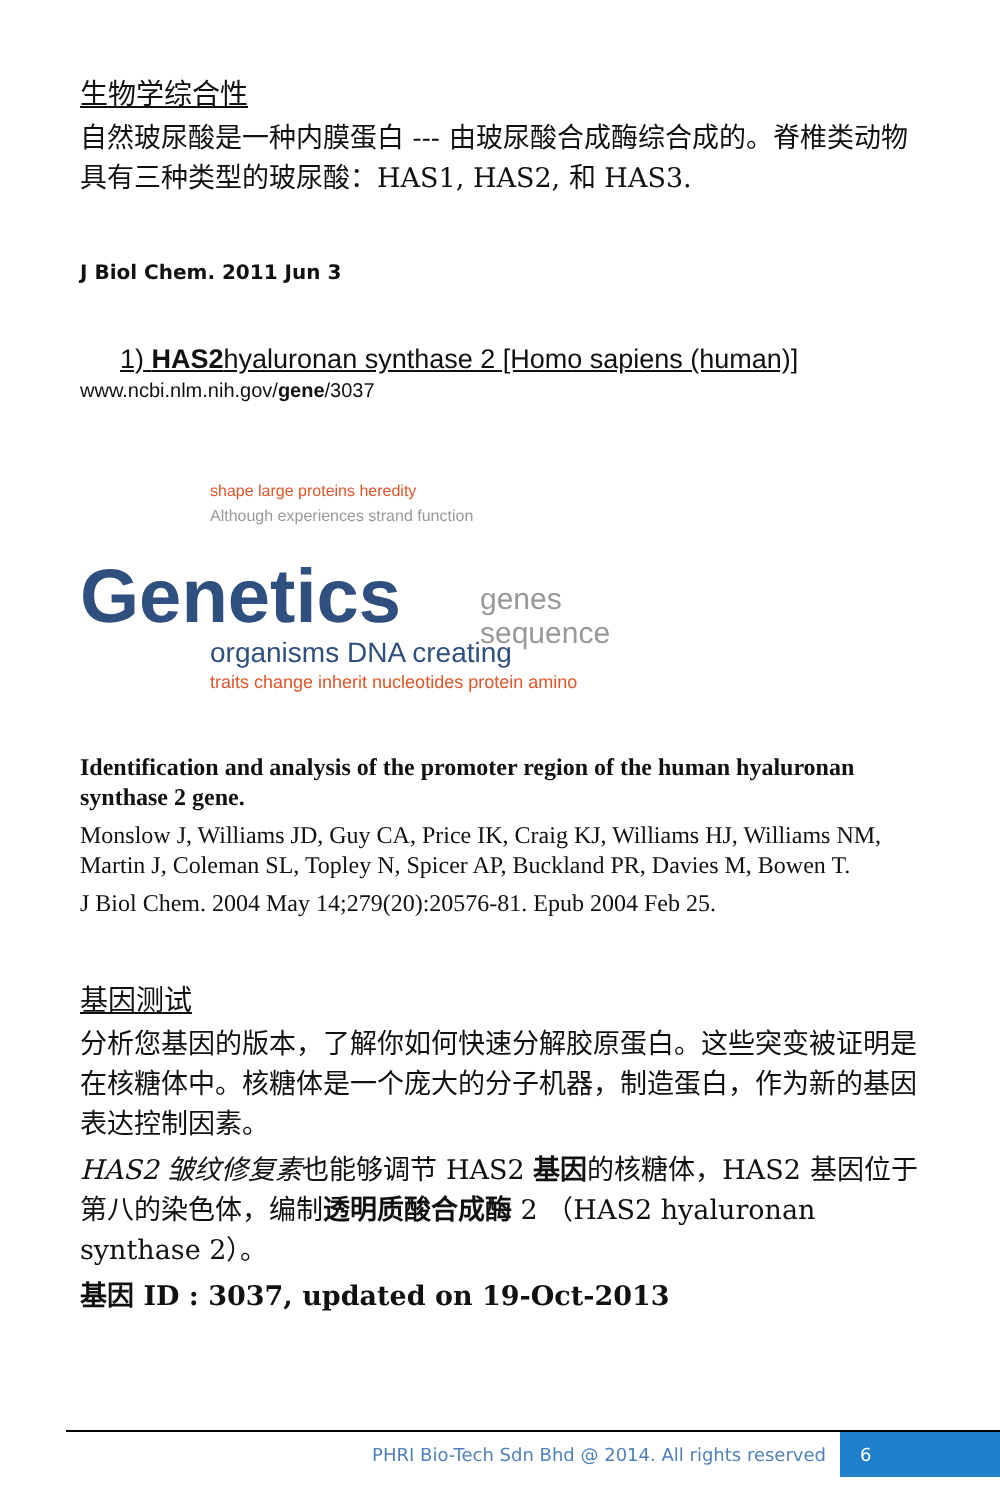生物学综合性
自然玻尿酸是一种内膜蛋白 --- 由玻尿酸合成酶综合成的。脊椎类动物具有三种类型的玻尿酸：HAS1, HAS2, 和 HAS3.
J Biol Chem. 2011 Jun 3
1) HAS2hyaluronan synthase 2 [Homo sapiens (human)]
www.ncbi.nlm.nih.gov/gene/3037
Genetics
shape large proteins heredity
Although experiences strand function
organisms DNA creating
traits change inherit nucleotides protein amino
genes sequence
Identification and analysis of the promoter region of the human hyaluronan synthase 2 gene.
Monslow J, Williams JD, Guy CA, Price IK, Craig KJ, Williams HJ, Williams NM, Martin J, Coleman SL, Topley N, Spicer AP, Buckland PR, Davies M, Bowen T.
J Biol Chem. 2004 May 14;279(20):20576-81. Epub 2004 Feb 25.
基因测试
分析您基因的版本，了解你如何快速分解胶原蛋白。这些突变被证明是在核糖体中。核糖体是一个庞大的分子机器，制造蛋白，作为新的基因表达控制因素。
HAS2 皱纹修复素也能够调节 HAS2 基因的核糖体，HAS2 基因位于第八的染色体，编制透明质酸合成酶 2 （HAS2 hyaluronan synthase 2）。
基因 ID : 3037, updated on 19-Oct-2013
PHRI Bio-Tech Sdn Bhd @ 2014. All rights reserved 6